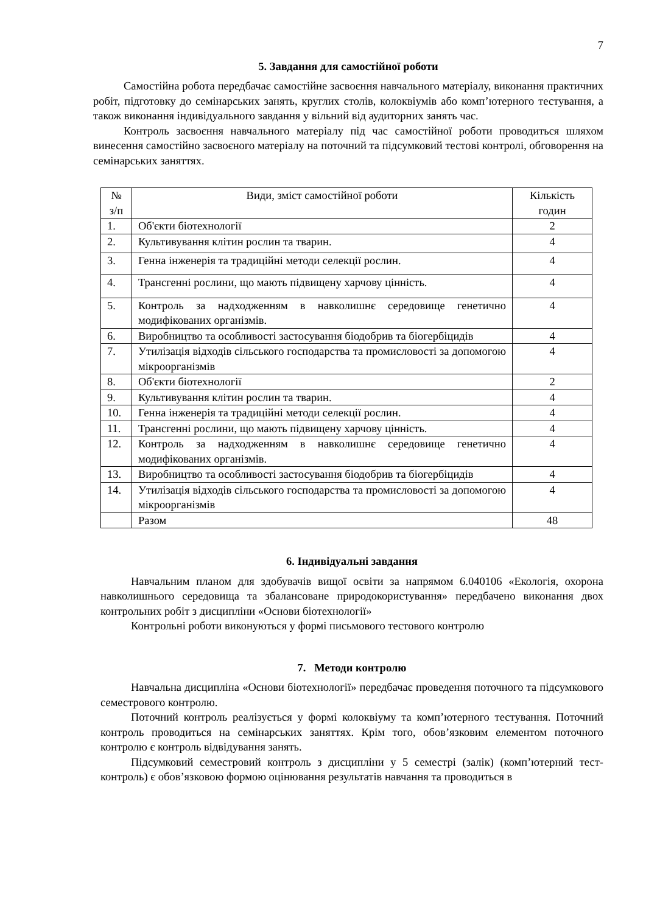7
5. Завдання для самостійної роботи
Самостійна робота передбачає самостійне засвоєння навчального матеріалу, виконання практичних робіт, підготовку до семінарських занять, круглих столів, колоквіумів або комп’ютерного тестування, а також виконання індивідуального завдання у вільний від аудиторних занять час.
Контроль засвоєння навчального матеріалу під час самостійної роботи проводиться шляхом винесення самостійно засвоєного матеріалу на поточний та підсумковий тестові контролі, обговорення на семінарських заняттях.
| № з/п | Види, зміст самостійної роботи | Кількість годин |
| --- | --- | --- |
| 1. | Об'єкти біотехнології | 2 |
| 2. | Культивування клітин рослин та тварин. | 4 |
| 3. | Генна інженерія та традиційні методи селекції рослин. | 4 |
| 4. | Трансгенні рослини, що мають підвищену харчову цінність. | 4 |
| 5. | Контроль за надходженням в навколишнє середовище генетично модифікованих організмів. | 4 |
| 6. | Виробництво та особливості застосування біодобрив та біогербіцидів | 4 |
| 7. | Утилізація відходів сільського господарства та промисловості за допомогою мікроорганізмів | 4 |
| 8. | Об'єкти біотехнології | 2 |
| 9. | Культивування клітин рослин та тварин. | 4 |
| 10. | Генна інженерія та традиційні методи селекції рослин. | 4 |
| 11. | Трансгенні рослини, що мають підвищену харчову цінність. | 4 |
| 12. | Контроль за надходженням в навколишнє середовище генетично модифікованих організмів. | 4 |
| 13. | Виробництво та особливості застосування біодобрив та біогербіцидів | 4 |
| 14. | Утилізація відходів сільського господарства та промисловості за допомогою мікроорганізмів | 4 |
| | Разом | 48 |
6. Індивідуальні завдання
Навчальним планом для здобувачів вищої освіти за напрямом 6.040106 «Екологія, охорона навколишнього середовища та збалансоване природокористування» передбачено виконання двох контрольних робіт з дисципліни «Основи біотехнології»
Контрольні роботи виконуються у формі письмового тестового контролю
7. Методи контролю
Навчальна дисципліна «Основи біотехнології» передбачає проведення поточного та підсумкового семестрового контролю.
Поточний контроль реалізується у формі колоквіуму та комп’ютерного тестування. Поточний контроль проводиться на семінарських заняттях. Крім того, обов’язковим елементом поточного контролю є контроль відвідування занять.
Підсумковий семестровий контроль з дисципліни у 5 семестрі (залік) (комп’ютерний тест-контроль) є обов’язковою формою оцінювання результатів навчання та проводиться в